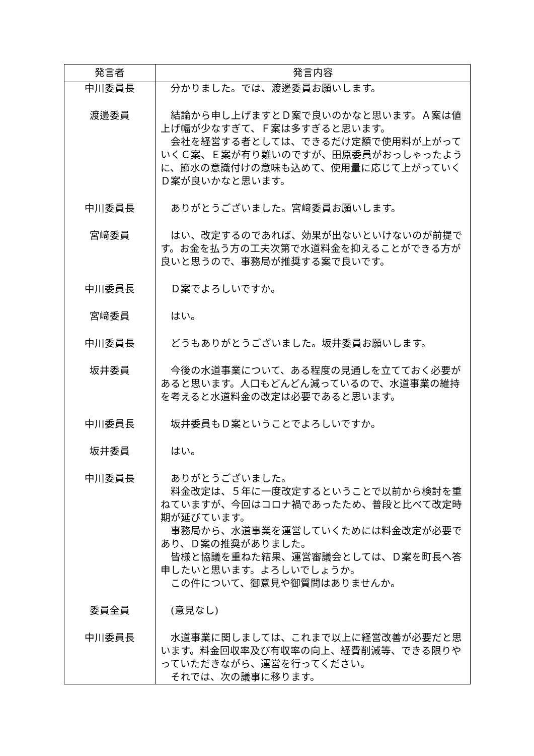| 発言者 | 発言内容 |
| --- | --- |
| 中川委員長 | 分かりました。では、渡邊委員お願いします。 |
| 渡邊委員 | 結論から申し上げますとＤ案で良いのかなと思います。Ａ案は値上げ幅が少なすぎて、Ｆ案は多すぎると思います。 会社を経営する者としては、できるだけ定額で使用料が上がっていくＣ案、Ｅ案が有り難いのですが、田原委員がおっしゃったように、節水の意識付けの意味も込めて、使用量に応じて上がっていくＤ案が良いかなと思います。 |
| 中川委員長 | ありがとうございました。宮﨑委員お願いします。 |
| 宮﨑委員 | はい、改定するのであれば、効果が出ないといけないのが前提です。お金を払う方の工夫次第で水道料金を抑えることができる方が良いと思うので、事務局が推奨する案で良いです。 |
| 中川委員長 | Ｄ案でよろしいですか。 |
| 宮﨑委員 | はい。 |
| 中川委員長 | どうもありがとうございました。坂井委員お願いします。 |
| 坂井委員 | 今後の水道事業について、ある程度の見通しを立てておく必要があると思います。人口もどんどん減っているので、水道事業の維持を考えると水道料金の改定は必要であると思います。 |
| 中川委員長 | 坂井委員もＤ案ということでよろしいですか。 |
| 坂井委員 | はい。 |
| 中川委員長 | ありがとうございました。 料金改定は、５年に一度改定するということで以前から検討を重ねていますが、今回はコロナ禍であったため、普段と比べて改定時期が延びています。 事務局から、水道事業を運営していくためには料金改定が必要であり、Ｄ案の推奨がありました。 皆様と協議を重ねた結果、運営審議会としては、Ｄ案を町長へ答申したいと思います。よろしいでしょうか。 この件について、御意見や御質問はありませんか。 |
| 委員全員 | (意見なし) |
| 中川委員長 | 水道事業に関しましては、これまで以上に経営改善が必要だと思います。料金回収率及び有収率の向上、経費削減等、できる限りやっていただきながら、運営を行ってください。 それでは、次の議事に移ります。 |